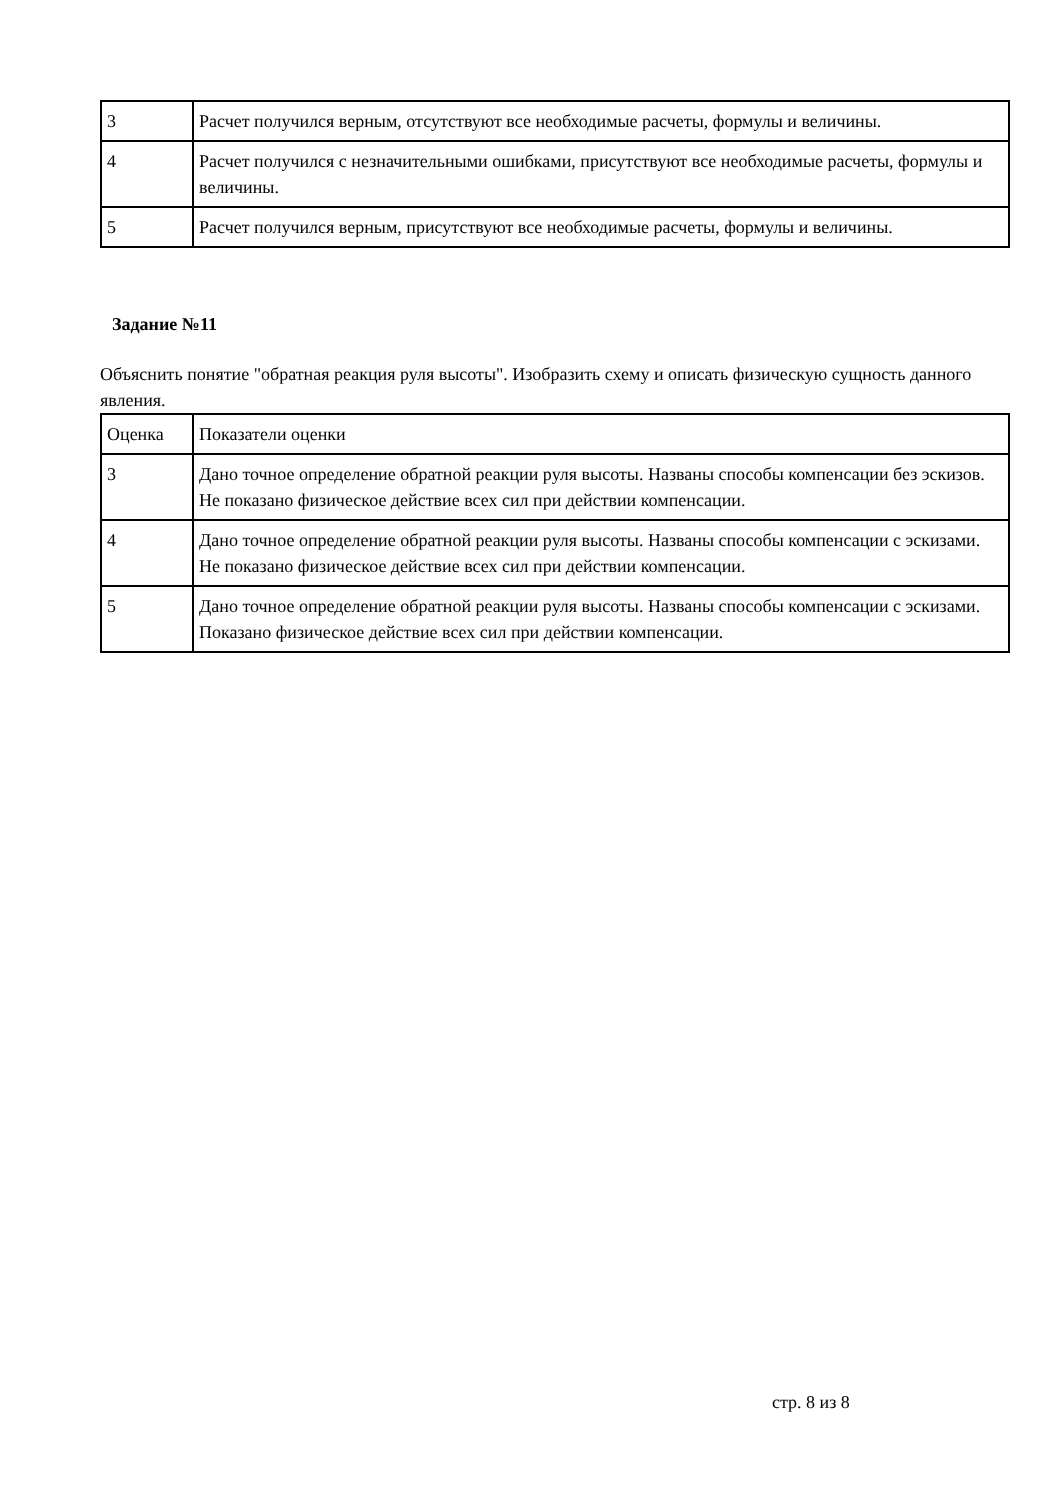| 3 | Расчет получился верным, отсутствуют все необходимые расчеты, формулы и величины. |
| 4 | Расчет получился с незначительными ошибками, присутствуют все необходимые расчеты, формулы и величины. |
| 5 | Расчет получился верным, присутствуют все необходимые расчеты, формулы и величины. |
Задание №11
Объяснить понятие "обратная реакция руля высоты". Изобразить схему и описать физическую сущность данного явления.
| Оценка | Показатели оценки |
| 3 | Дано точное определение обратной реакции руля высоты. Названы способы компенсации без эскизов. Не показано физическое действие всех сил при действии компенсации. |
| 4 | Дано точное определение обратной реакции руля высоты. Названы способы компенсации с эскизами. Не показано физическое действие всех сил при действии компенсации. |
| 5 | Дано точное определение обратной реакции руля высоты. Названы способы компенсации с эскизами. Показано физическое действие всех сил при действии компенсации. |
стр. 8 из 8